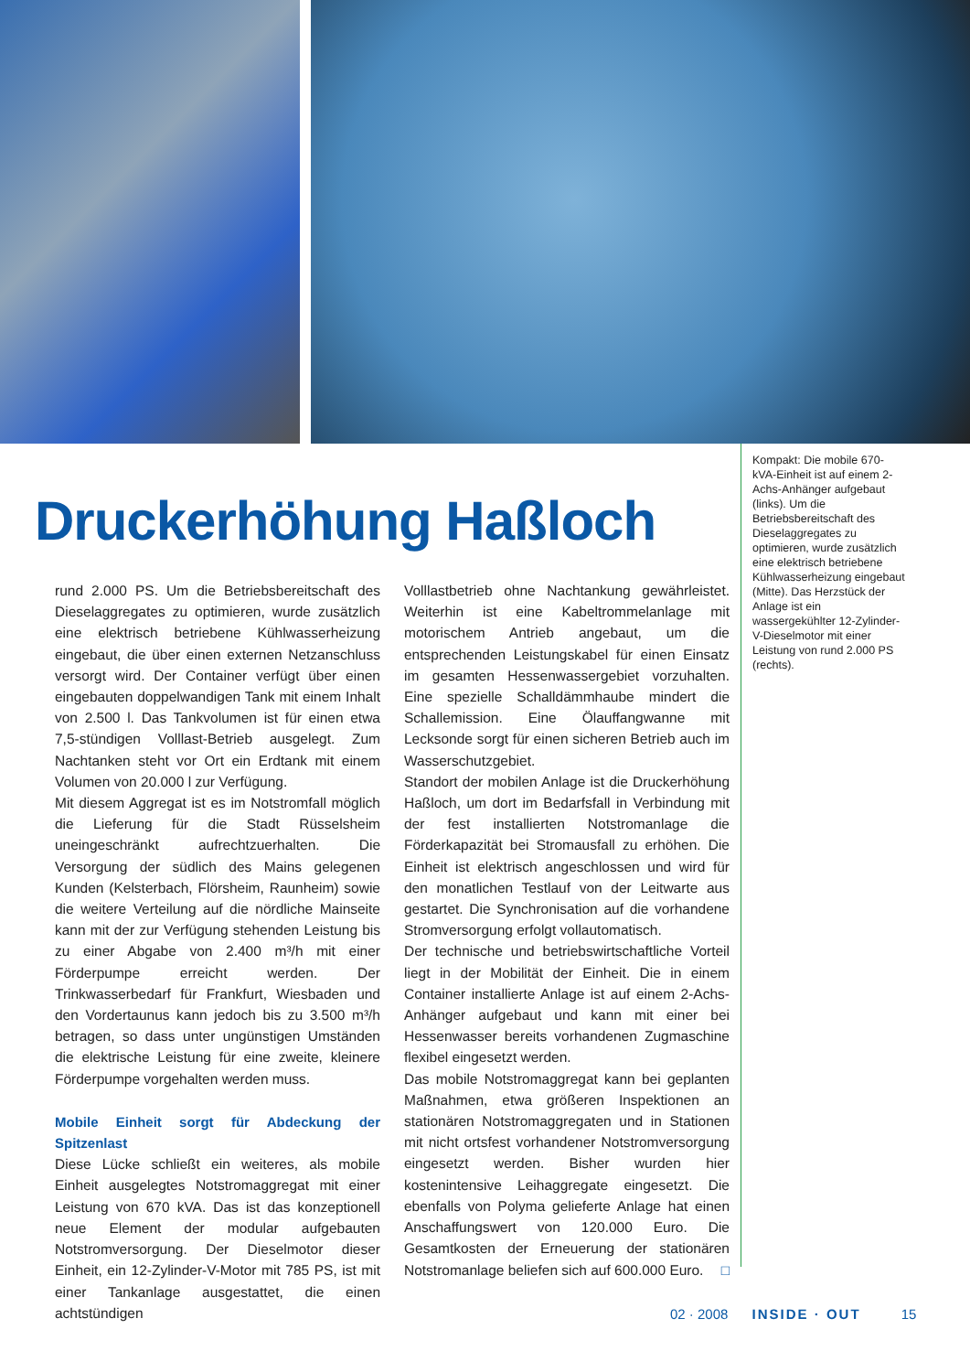Druckerhöhung Haßloch
rund 2.000 PS. Um die Betriebsbereitschaft des Dieselaggregates zu optimieren, wurde zusätzlich eine elektrisch betriebene Kühlwasserheizung eingebaut, die über einen externen Netzanschluss versorgt wird. Der Container verfügt über einen eingebauten doppelwandigen Tank mit einem Inhalt von 2.500 l. Das Tankvolumen ist für einen etwa 7,5-stündigen Volllast-Betrieb ausgelegt. Zum Nachtanken steht vor Ort ein Erdtank mit einem Volumen von 20.000 l zur Verfügung.
Mit diesem Aggregat ist es im Notstromfall möglich die Lieferung für die Stadt Rüsselsheim uneingeschränkt aufrechtzuerhalten. Die Versorgung der südlich des Mains gelegenen Kunden (Kelsterbach, Flörsheim, Raunheim) sowie die weitere Verteilung auf die nördliche Mainseite kann mit der zur Verfügung stehenden Leistung bis zu einer Abgabe von 2.400 m³/h mit einer Förderpumpe erreicht werden. Der Trinkwasserbedarf für Frankfurt, Wiesbaden und den Vordertaunus kann jedoch bis zu 3.500 m³/h betragen, so dass unter ungünstigen Umständen die elektrische Leistung für eine zweite, kleinere Förderpumpe vorgehalten werden muss.
Mobile Einheit sorgt für Abdeckung der Spitzenlast
Diese Lücke schließt ein weiteres, als mobile Einheit ausgelegtes Notstromaggregat mit einer Leistung von 670 kVA. Das ist das konzeptionell neue Element der modular aufgebauten Notstromversorgung. Der Dieselmotor dieser Einheit, ein 12-Zylinder-V-Motor mit 785 PS, ist mit einer Tankanlage ausgestattet, die einen achtstündigen
Volllastbetrieb ohne Nachtankung gewährleistet. Weiterhin ist eine Kabeltrommelanlage mit motorischem Antrieb angebaut, um die entsprechenden Leistungskabel für einen Einsatz im gesamten Hessenwassergebiet vorzuhalten. Eine spezielle Schalldämmhaube mindert die Schallemission. Eine Ölauffangwanne mit Lecksonde sorgt für einen sicheren Betrieb auch im Wasserschutzgebiet.
Standort der mobilen Anlage ist die Druckerhöhung Haßloch, um dort im Bedarfsfall in Verbindung mit der fest installierten Notstromanlage die Förderkapazität bei Stromausfall zu erhöhen. Die Einheit ist elektrisch angeschlossen und wird für den monatlichen Testlauf von der Leitwarte aus gestartet. Die Synchronisation auf die vorhandene Stromversorgung erfolgt vollautomatisch.
Der technische und betriebswirtschaftliche Vorteil liegt in der Mobilität der Einheit. Die in einem Container installierte Anlage ist auf einem 2-Achs-Anhänger aufgebaut und kann mit einer bei Hessenwasser bereits vorhandenen Zugmaschine flexibel eingesetzt werden.
Das mobile Notstromaggregat kann bei geplanten Maßnahmen, etwa größeren Inspektionen an stationären Notstromaggregaten und in Stationen mit nicht ortsfest vorhandener Notstromversorgung eingesetzt werden. Bisher wurden hier kostenintensive Leihaggregate eingesetzt. Die ebenfalls von Polyma gelieferte Anlage hat einen Anschaffungswert von 120.000 Euro. Die Gesamtkosten der Erneuerung der stationären Notstromanlage beliefen sich auf 600.000 Euro. □
Kompakt: Die mobile 670-kVA-Einheit ist auf einem 2-Achs-Anhänger aufgebaut (links). Um die Betriebsbereitschaft des Dieselaggregates zu optimieren, wurde zusätzlich eine elektrisch betriebene Kühlwasserheizung eingebaut (Mitte). Das Herzstück der Anlage ist ein wassergekühlter 12-Zylinder-V-Dieselmotor mit einer Leistung von rund 2.000 PS (rechts).
02 · 2008 INSIDE · OUT 15